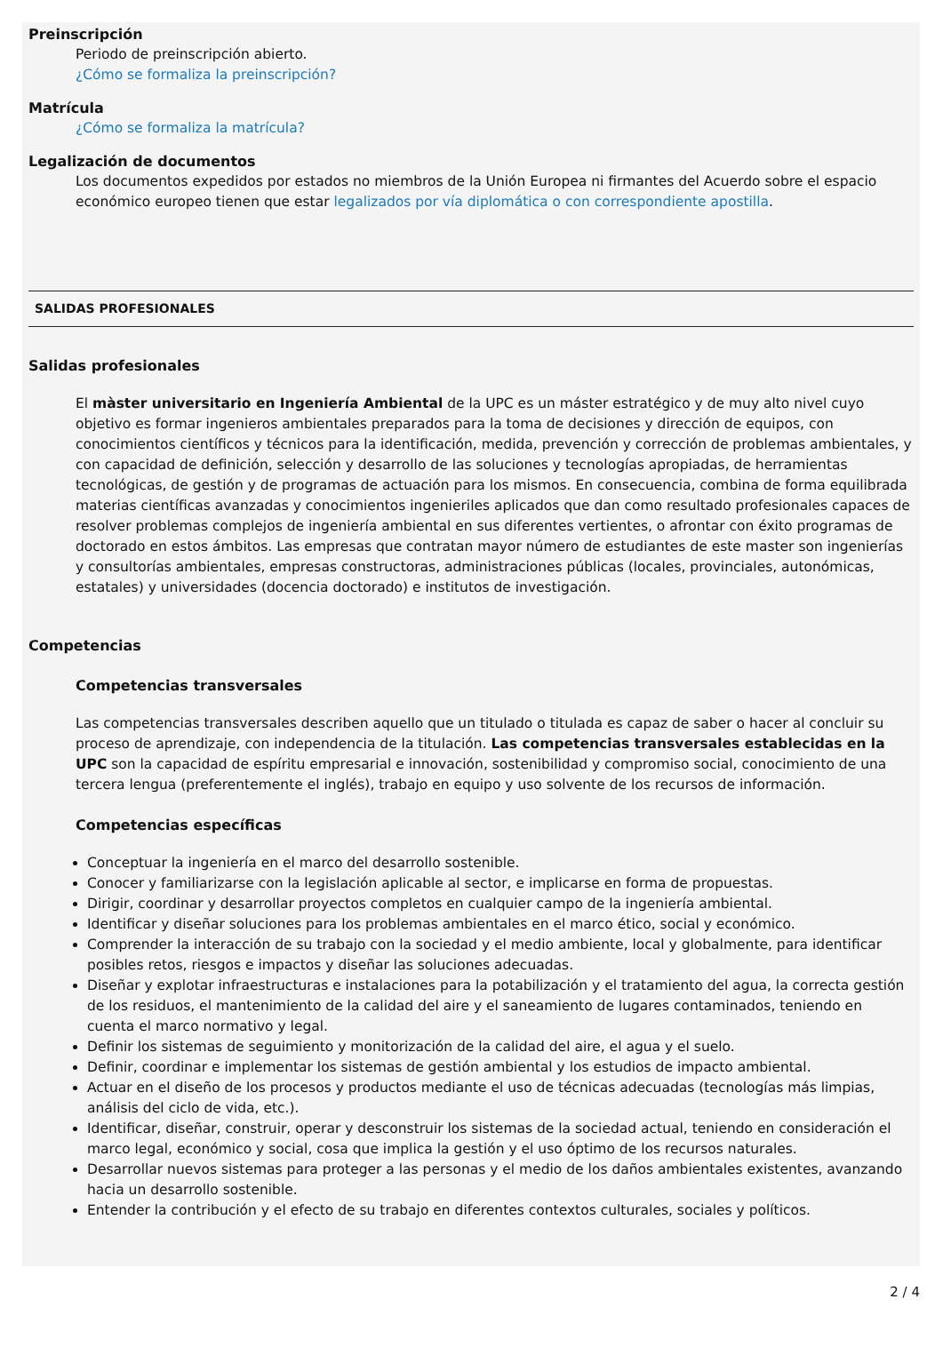Preinscripción
Periodo de preinscripción abierto.
¿Cómo se formaliza la preinscripción?
Matrícula
¿Cómo se formaliza la matrícula?
Legalización de documentos
Los documentos expedidos por estados no miembros de la Unión Europea ni firmantes del Acuerdo sobre el espacio económico europeo tienen que estar legalizados por vía diplomática o con correspondiente apostilla.
SALIDAS PROFESIONALES
Salidas profesionales
El màster universitario en Ingeniería Ambiental de la UPC es un máster estratégico y de muy alto nivel cuyo objetivo es formar ingenieros ambientales preparados para la toma de decisiones y dirección de equipos, con conocimientos científicos y técnicos para la identificación, medida, prevención y corrección de problemas ambientales, y con capacidad de definición, selección y desarrollo de las soluciones y tecnologías apropiadas, de herramientas tecnológicas, de gestión y de programas de actuación para los mismos. En consecuencia, combina de forma equilibrada materias científicas avanzadas y conocimientos ingenieriles aplicados que dan como resultado profesionales capaces de resolver problemas complejos de ingeniería ambiental en sus diferentes vertientes, o afrontar con éxito programas de doctorado en estos ámbitos. Las empresas que contratan mayor número de estudiantes de este master son ingenierías y consultorías ambientales, empresas constructoras, administraciones públicas (locales, provinciales, autonómicas, estatales) y universidades (docencia doctorado) e institutos de investigación.
Competencias
Competencias transversales
Las competencias transversales describen aquello que un titulado o titulada es capaz de saber o hacer al concluir su proceso de aprendizaje, con independencia de la titulación. Las competencias transversales establecidas en la UPC son la capacidad de espíritu empresarial e innovación, sostenibilidad y compromiso social, conocimiento de una tercera lengua (preferentemente el inglés), trabajo en equipo y uso solvente de los recursos de información.
Competencias específicas
Conceptuar la ingeniería en el marco del desarrollo sostenible.
Conocer y familiarizarse con la legislación aplicable al sector, e implicarse en forma de propuestas.
Dirigir, coordinar y desarrollar proyectos completos en cualquier campo de la ingeniería ambiental.
Identificar y diseñar soluciones para los problemas ambientales en el marco ético, social y económico.
Comprender la interacción de su trabajo con la sociedad y el medio ambiente, local y globalmente, para identificar posibles retos, riesgos e impactos y diseñar las soluciones adecuadas.
Diseñar y explotar infraestructuras e instalaciones para la potabilización y el tratamiento del agua, la correcta gestión de los residuos, el mantenimiento de la calidad del aire y el saneamiento de lugares contaminados, teniendo en cuenta el marco normativo y legal.
Definir los sistemas de seguimiento y monitorización de la calidad del aire, el agua y el suelo.
Definir, coordinar e implementar los sistemas de gestión ambiental y los estudios de impacto ambiental.
Actuar en el diseño de los procesos y productos mediante el uso de técnicas adecuadas (tecnologías más limpias, análisis del ciclo de vida, etc.).
Identificar, diseñar, construir, operar y desconstruir los sistemas de la sociedad actual, teniendo en consideración el marco legal, económico y social, cosa que implica la gestión y el uso óptimo de los recursos naturales.
Desarrollar nuevos sistemas para proteger a las personas y el medio de los daños ambientales existentes, avanzando hacia un desarrollo sostenible.
Entender la contribución y el efecto de su trabajo en diferentes contextos culturales, sociales y políticos.
2 / 4